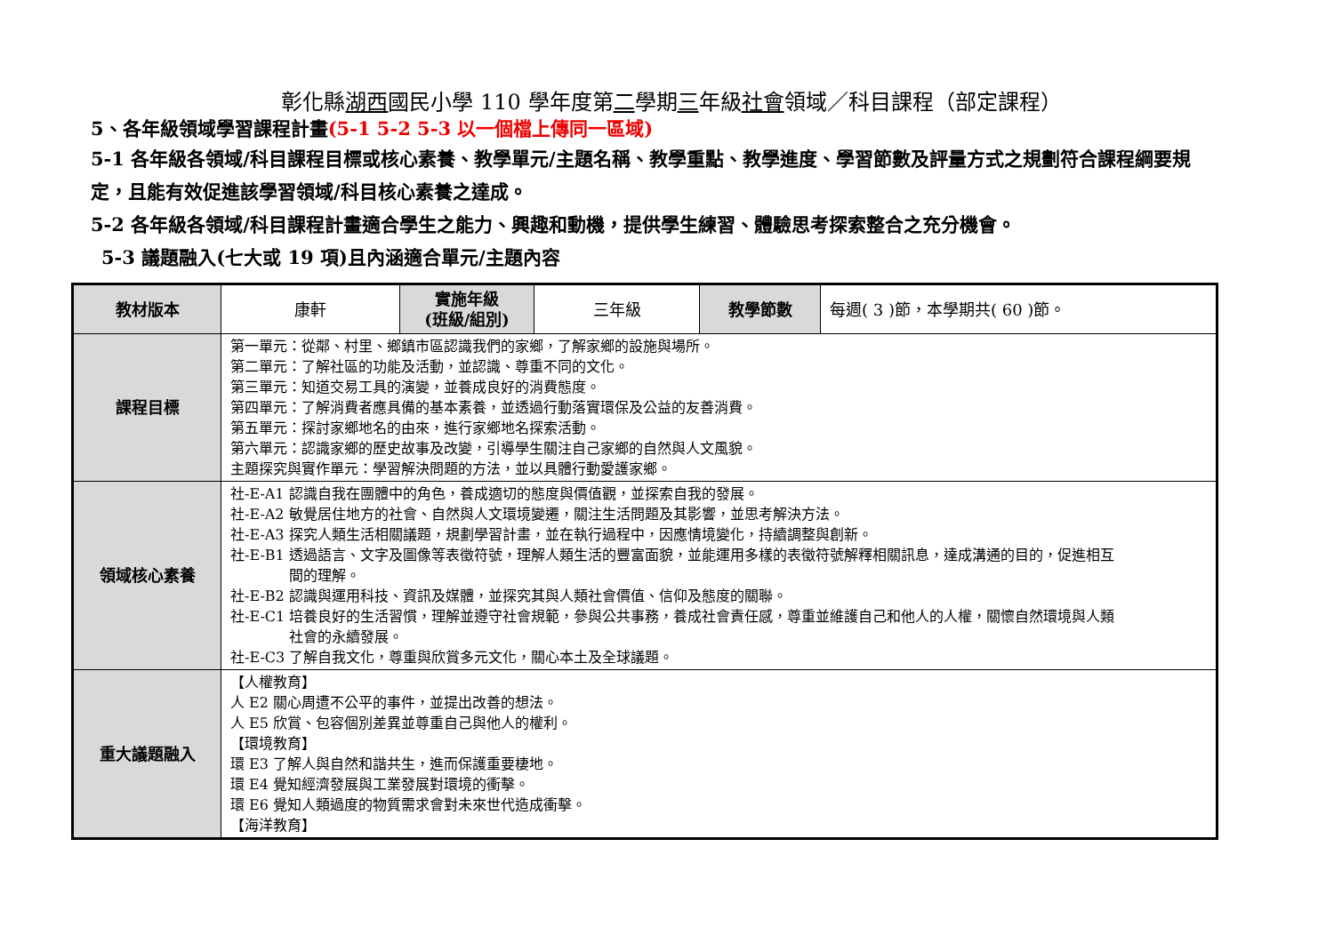彰化縣湖西國民小學 110 學年度第二學期三年級社會領域／科目課程（部定課程）
5、各年級領域學習課程計畫(5-1 5-2 5-3 以一個檔上傳同一區域)
5-1 各年級各領域/科目課程目標或核心素養、教學單元/主題名稱、教學重點、教學進度、學習節數及評量方式之規劃符合課程綱要規定，且能有效促進該學習領域/科目核心素養之達成。
5-2 各年級各領域/科目課程計畫適合學生之能力、興趣和動機，提供學生練習、體驗思考探索整合之充分機會。
5-3 議題融入(七大或 19 項)且內涵適合單元/主題內容
| 教材版本 | 康軒 | 實施年級 (班級/組別) | 三年級 | 教學節數 | 每週( 3 )節，本學期共( 60 )節。 |
| 課程目標 | 第一單元：從鄰、村里、鄉鎮市區認識我們的家鄉，了解家鄉的設施與場所。 第二單元：了解社區的功能及活動，並認識、尊重不同的文化。 第三單元：知道交易工具的演變，並養成良好的消費態度。 第四單元：了解消費者應具備的基本素養，並透過行動落實環保及公益的友善消費。 第五單元：探討家鄉地名的由來，進行家鄉地名探索活動。 第六單元：認識家鄉的歷史故事及改變，引導學生關注自己家鄉的自然與人文風貌。 主題探究與實作單元：學習解決問題的方法，並以具體行動愛護家鄉。 | | | | |
| 領域核心素養 | 社-E-A1 認識自我在團體中的角色，養成適切的態度與價值觀，並探索自我的發展。 社-E-A2 敏覺居住地方的社會、自然與人文環境變遷，關注生活問題及其影響，並思考解決方法。 社-E-A3 探究人類生活相關議題，規劃學習計畫，並在執行過程中，因應情境變化，持續調整與創新。 社-E-B1 透過語言、文字及圖像等表徵符號，理解人類生活的豐富面貌，並能運用多樣的表徵符號解釋相關訊息，達成溝通的目的，促進相互 間的理解。 社-E-B2 認識與運用科技、資訊及媒體，並探究其與人類社會價值、信仰及態度的關聯。 社-E-C1 培養良好的生活習慣，理解並遵守社會規範，參與公共事務，養成社會責任感，尊重並維護自己和他人的人權，關懷自然環境與人類 社會的永續發展。 社-E-C3 了解自我文化，尊重與欣賞多元文化，關心本土及全球議題。 | | | | |
| 重大議題融入 | 【人權教育】 人 E2 關心周遭不公平的事件，並提出改善的想法。 人 E5 欣賞、包容個別差異並尊重自己與他人的權利。 【環境教育】 環 E3 了解人與自然和諧共生，進而保護重要棲地。 環 E4 覺知經濟發展與工業發展對環境的衝擊。 環 E6 覺知人類過度的物質需求會對未來世代造成衝擊。 【海洋教育】 | | | | |